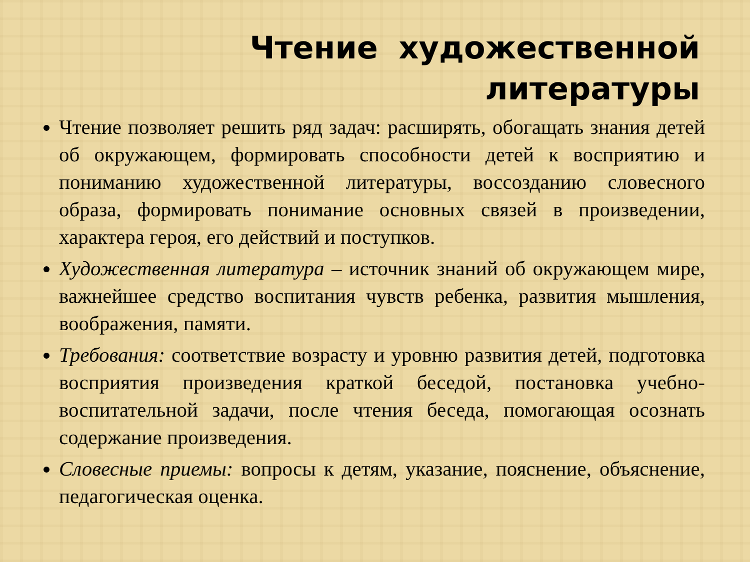Чтение художественной
литературы
Чтение позволяет решить ряд задач: расширять, обогащать знания детей об окружающем, формировать способности детей к восприятию и пониманию художественной литературы, воссозданию словесного образа, формировать понимание основных связей в произведении, характера героя, его действий и поступков.
Художественная литература – источник знаний об окружающем мире, важнейшее средство воспитания чувств ребенка, развития мышления, воображения, памяти.
Требования: соответствие возрасту и уровню развития детей, подготовка восприятия произведения краткой беседой, постановка учебно-воспитательной задачи, после чтения беседа, помогающая осознать содержание произведения.
Словесные приемы: вопросы к детям, указание, пояснение, объяснение, педагогическая оценка.